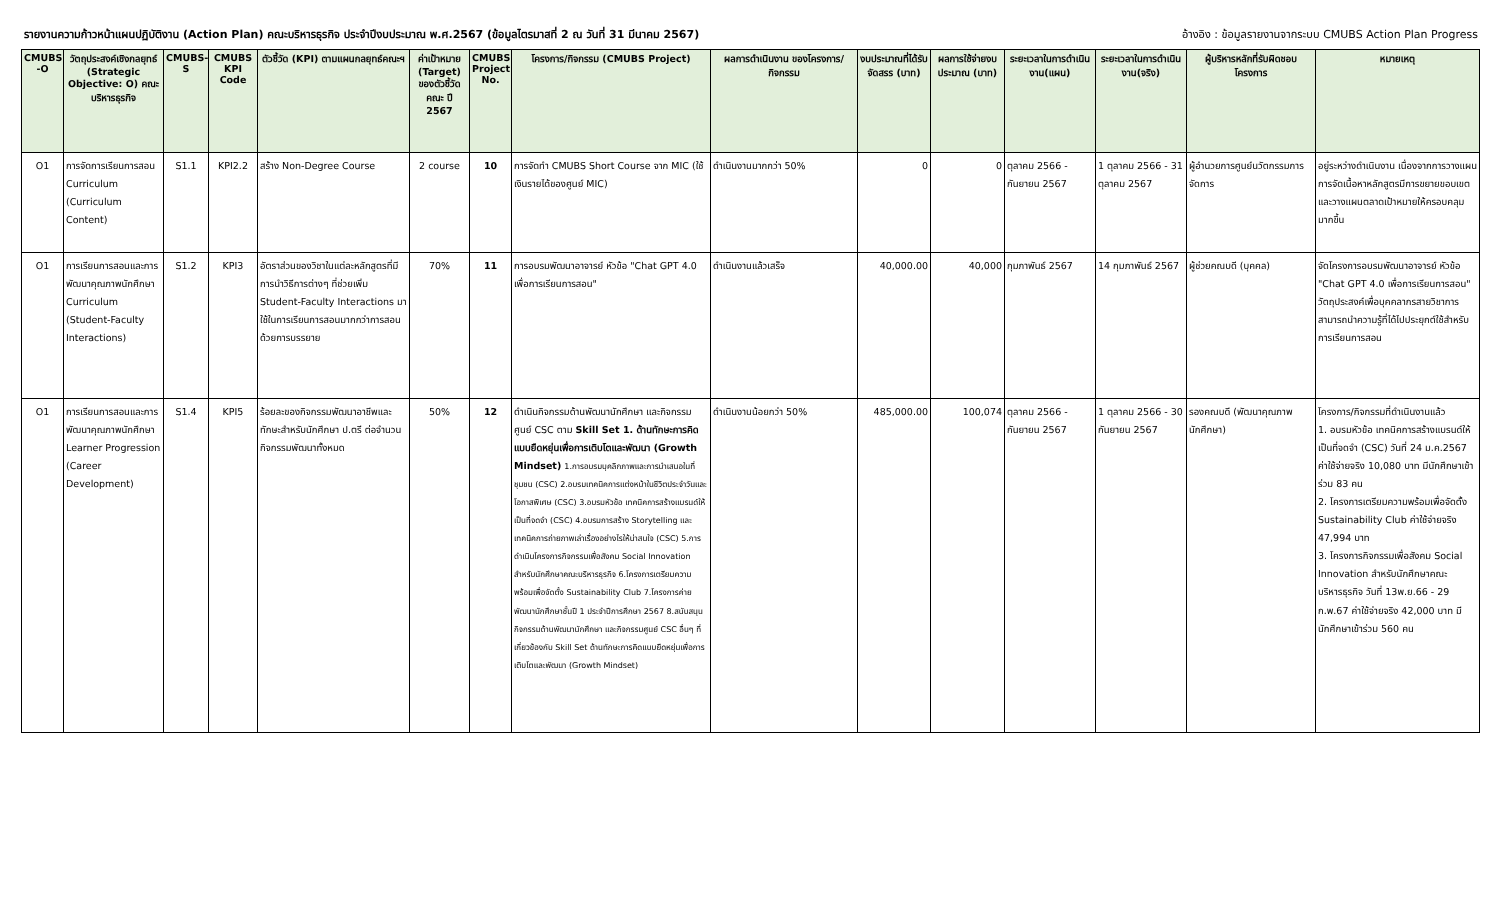รายงานความก้าวหน้าแผนปฏิบัติงาน (Action Plan) คณะบริหารธุรกิจ ประจำปีงบประมาณ พ.ศ.2567 (ข้อมูลไตรมาสที่ 2 ณ วันที่ 31 มีนาคม 2567) อ้างอิง : ข้อมูลรายงานจากระบบ CMUBS Action Plan Progress
| CMUBS -O | วัตถุประสงค์เชิงกลยุทธ์ (Strategic Objective: O) คณะบริหารธุรกิจ | CMUBS-S | CMUBS KPI Code | ตัวชี้วัด (KPI) ตามแผนกลยุทธ์คณะฯ | ค่าเป้าหมาย (Target) ของตัวชี้วัด คณะ ปี 2567 | CMUBS Project No. | โครงการ/กิจกรรม (CMUBS Project) | ผลการดำเนินงาน ของโครงการ/กิจกรรม | งบประมาณที่ได้รับจัดสรร (บาท) | ผลการใช้จ่ายงบประมาณ (บาท) | ระยะเวลาในการดำเนินงาน(แผน) | ระยะเวลาในการดำเนินงาน(จริง) | ผู้บริหารหลักที่รับผิดชอบโครงการ | หมายเหตุ |
| --- | --- | --- | --- | --- | --- | --- | --- | --- | --- | --- | --- | --- | --- | --- |
| O1 | การจัดการเรียนการสอน Curriculum (Curriculum Content) | S1.1 | KPI2.2 | สร้าง Non-Degree Course | 2 course | 10 | การจัดทำ CMUBS Short Course จาก MIC (ใช้เงินรายได้ของศูนย์ MIC) | ดำเนินงานมากกว่า 50% | 0 | 0 | ตุลาคม 2566 - กันยายน 2567 | 1 ตุลาคม 2566 - 31 ตุลาคม 2567 | ผู้อำนวยการศูนย์นวัตกรรมการจัดการ | อยู่ระหว่างดำเนินงาน เนื่องจากการวางแผนการจัดเนื้อหาหลักสูตรมีการขยายขอบเขตและวางแผนตลาดเป้าหมายให้ครอบคลุมมากขึ้น |
| O1 | การเรียนการสอนและการพัฒนาคุณภาพนักศึกษา Curriculum (Student-Faculty Interactions) | S1.2 | KPI3 | อัตราส่วนของวิชาในแต่ละหลักสูตรที่มีการนำวิธีการต่างๆ ที่ช่วยเพิ่ม Student-Faculty Interactions มาใช้ในการเรียนการสอนมากกว่าการสอนด้วยการบรรยาย | 70% | 11 | การอบรมพัฒนาอาจารย์ หัวข้อ "Chat GPT 4.0 เพื่อการเรียนการสอน" | ดำเนินงานแล้วเสร็จ | 40,000.00 | 40,000 | กุมภาพันธ์ 2567 | 14 กุมภาพันธ์ 2567 | ผู้ช่วยคณบดี (บุคคล) | จัดโครงการอบรมพัฒนาอาจารย์ หัวข้อ "Chat GPT 4.0 เพื่อการเรียนการสอน" วัตถุประสงค์เพื่อบุคคลากรสายวิชาการ สามารถนำความรู้ที่ได้ไปประยุกต์ใช้สำหรับการเรียนการสอน |
| O1 | การเรียนการสอนและการพัฒนาคุณภาพนักศึกษา Learner Progression (Career Development) | S1.4 | KPI5 | ร้อยละของกิจกรรมพัฒนาอาชีพและทักษะสำหรับนักศึกษา ป.ตรี ต่อจำนวนกิจกรรมพัฒนาทั้งหมด | 50% | 12 | ดำเนินกิจกรรมด้านพัฒนานักศึกษา และกิจกรรมศูนย์ CSC ตาม Skill Set 1. ด้านทักษะการคิดแบบยืดหยุ่นเพื่อการเติบโตและพัฒนา (Growth Mindset) 1.การอบรมบุคลิกภาพและการนำเสนอในที่ชุมชน (CSC) 2.อบรมเทคนิคการแต่งหน้าในชีวิตประจำวันและโอกาสพิเศษ (CSC) 3.อบรมหัวข้อ เทคนิคการสร้างแบรนด์ให้เป็นที่จดจำ (CSC) 4.อบรมการสร้าง Storytelling และเทคนิคการถ่ายภาพเล่าเรื่องอย่างไรให้น่าสนใจ (CSC) 5.การดำเนินโครงการกิจกรรมเพื่อสังคม Social Innovation สำหรับนักศึกษาคณะบริหารธุรกิจ 6.โครงการเตรียมความพร้อมเพื่อจัดตั้ง Sustainability Club 7.โครงการค่ายพัฒนานักศึกษาชั้นปี 1 ประจำปีการศึกษา 2567 8.สนับสนุนกิจกรรมด้านพัฒนานักศึกษา และกิจกรรมศูนย์ CSC อื่นๆ ที่เกี่ยวข้องกับ Skill Set ด้านทักษะการคิดแบบยืดหยุ่นเพื่อการเติบโตและพัฒนา (Growth Mindset) | ดำเนินงานน้อยกว่า 50% | 485,000.00 | 100,074 | ตุลาคม 2566 - กันยายน 2567 | 1 ตุลาคม 2566 - 30 กันยายน 2567 | รองคณบดี (พัฒนาคุณภาพนักศึกษา) | โครงการ/กิจกรรมที่ดำเนินงานแล้ว 1. อบรมหัวข้อ เทคนิคการสร้างแบรนด์ให้เป็นที่จดจำ (CSC) วันที่ 24 ม.ค.2567 ค่าใช้จ่ายจริง 10,080 บาท มีนักศึกษาเข้าร่วม 83 คน 2. โครงการเตรียมความพร้อมเพื่อจัดตั้ง Sustainability Club ค่าใช้จ่ายจริง 47,994 บาท 3. โครงการกิจกรรมเพื่อสังคม Social Innovation สำหรับนักศึกษาคณะบริหารธุรกิจ วันที่ 13พ.ย.66 - 29 ก.พ.67 ค่าใช้จ่ายจริง 42,000 บาท มีนักศึกษาเข้าร่วม 560 คน |